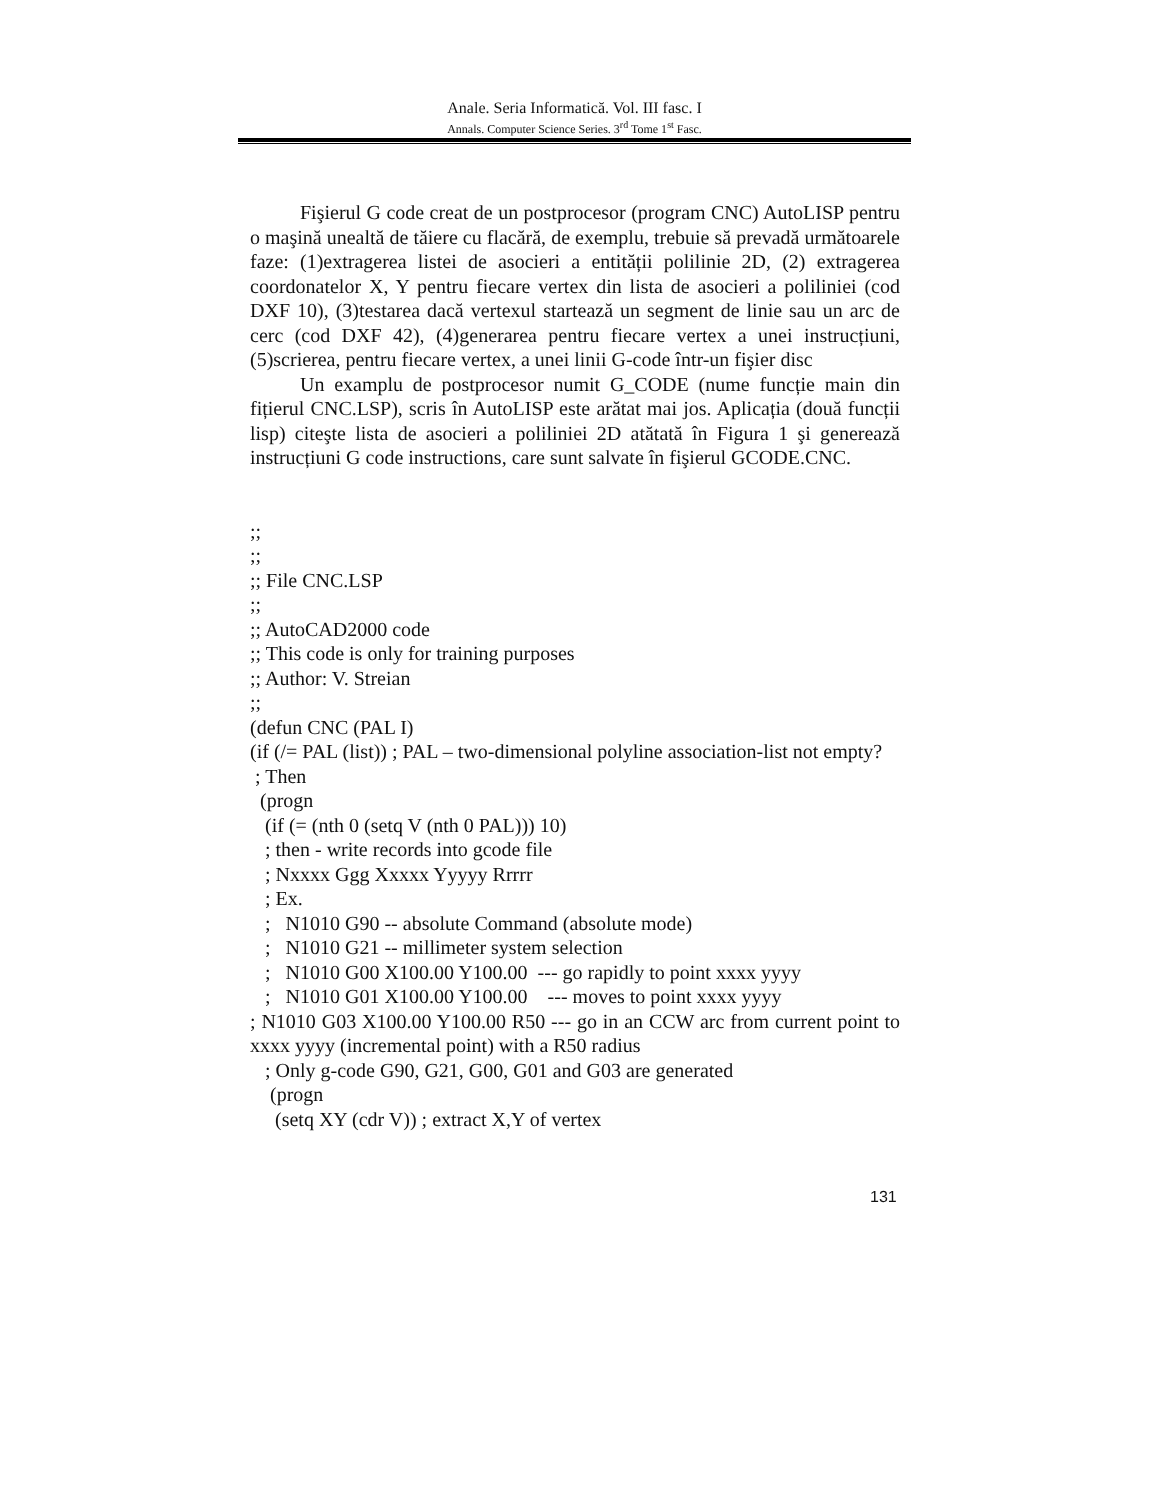Anale. Seria Informatică. Vol. III fasc. I
Annals. Computer Science Series. 3<sup>rd</sup> Tome 1<sup>st</sup> Fasc.
Fişierul G code creat de un postprocesor (program CNC) AutoLISP pentru o maşină unealtă de tăiere cu flacără, de exemplu, trebuie să prevadă următoarele faze: (1)extragerea listei de asocieri a entității polilinie 2D, (2) extragerea coordonatelor X, Y pentru fiecare vertex din lista de asocieri a poliliniei (cod DXF 10), (3)testarea dacă vertexul startează un segment de linie sau un arc de cerc (cod DXF 42), (4)generarea pentru fiecare vertex a unei instrucțiuni, (5)scrierea, pentru fiecare vertex, a unei linii G-code într-un fişier disc
Un examplu de postprocesor numit G_CODE (nume funcție main din fițierul CNC.LSP), scris în AutoLISP este arătat mai jos. Aplicația (două funcții lisp) citeşte lista de asocieri a poliliniei 2D atătată în Figura 1 şi generează instrucțiuni G code instructions, care sunt salvate în fişierul GCODE.CNC.
;; ;; ;; File CNC.LSP ;; ;; AutoCAD2000 code ;; This code is only for training purposes ;; Author: V. Streian ;; (defun CNC (PAL I)
(if (/= PAL (list)) ; PAL – two-dimensional polyline association-list not empty?
; Then (progn (if (= (nth 0 (setq V (nth 0 PAL))) 10) ; then - write records into gcode file ; Nxxxx Ggg Xxxxx Yyyyy Rrrrr ; Ex. ; N1010 G90 -- absolute Command (absolute mode) ; N1010 G21 -- millimeter system selection ; N1010 G00 X100.00 Y100.00 --- go rapidly to point xxxx yyyy ; N1010 G01 X100.00 Y100.00 --- moves to point xxxx yyyy
; N1010 G03 X100.00 Y100.00 R50 --- go in an CCW arc from current point to xxxx yyyy (incremental point) with a R50 radius
; Only g-code G90, G21, G00, G01 and G03 are generated (progn (setq XY (cdr V)) ; extract X,Y of vertex
131